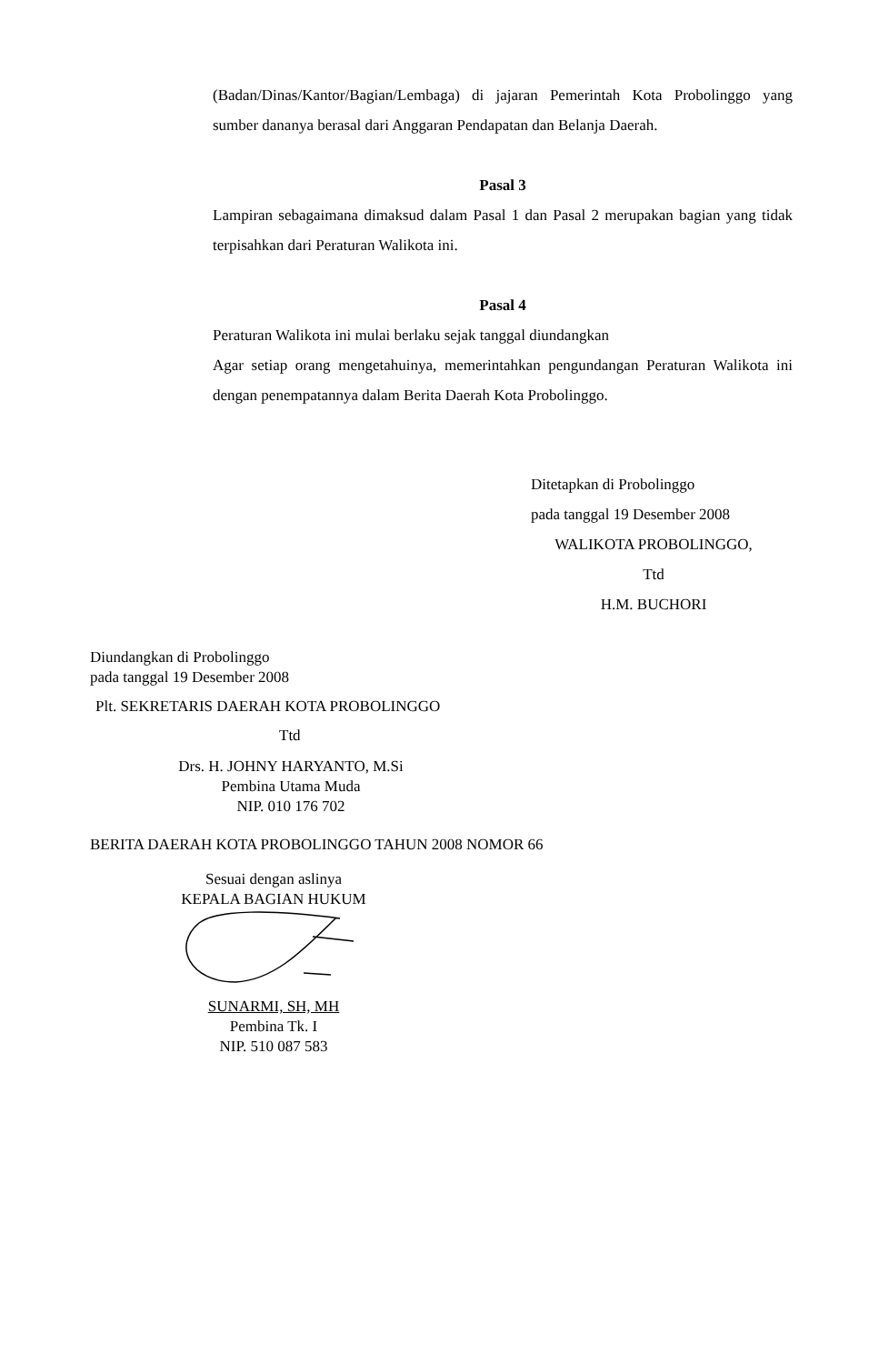(Badan/Dinas/Kantor/Bagian/Lembaga) di jajaran Pemerintah Kota Probolinggo yang sumber dananya berasal dari Anggaran Pendapatan dan Belanja Daerah.
Pasal 3
Lampiran sebagaimana dimaksud dalam Pasal 1 dan Pasal 2 merupakan bagian yang tidak terpisahkan dari Peraturan Walikota ini.
Pasal 4
Peraturan Walikota ini mulai berlaku sejak tanggal diundangkan
Agar setiap orang mengetahuinya, memerintahkan pengundangan Peraturan Walikota ini dengan penempatannya dalam Berita Daerah Kota Probolinggo.
Ditetapkan di Probolinggo
pada tanggal 19 Desember 2008
WALIKOTA PROBOLINGGO,
Ttd
H.M. BUCHORI
Diundangkan di Probolinggo
pada tanggal 19 Desember 2008
Plt. SEKRETARIS DAERAH KOTA PROBOLINGGO
Ttd
Drs. H. JOHNY HARYANTO, M.Si
Pembina Utama Muda
NIP. 010 176 702
BERITA DAERAH KOTA PROBOLINGGO TAHUN 2008 NOMOR 66
Sesuai dengan aslinya
KEPALA BAGIAN HUKUM
SUNARMI, SH, MH
Pembina Tk. I
NIP. 510 087 583